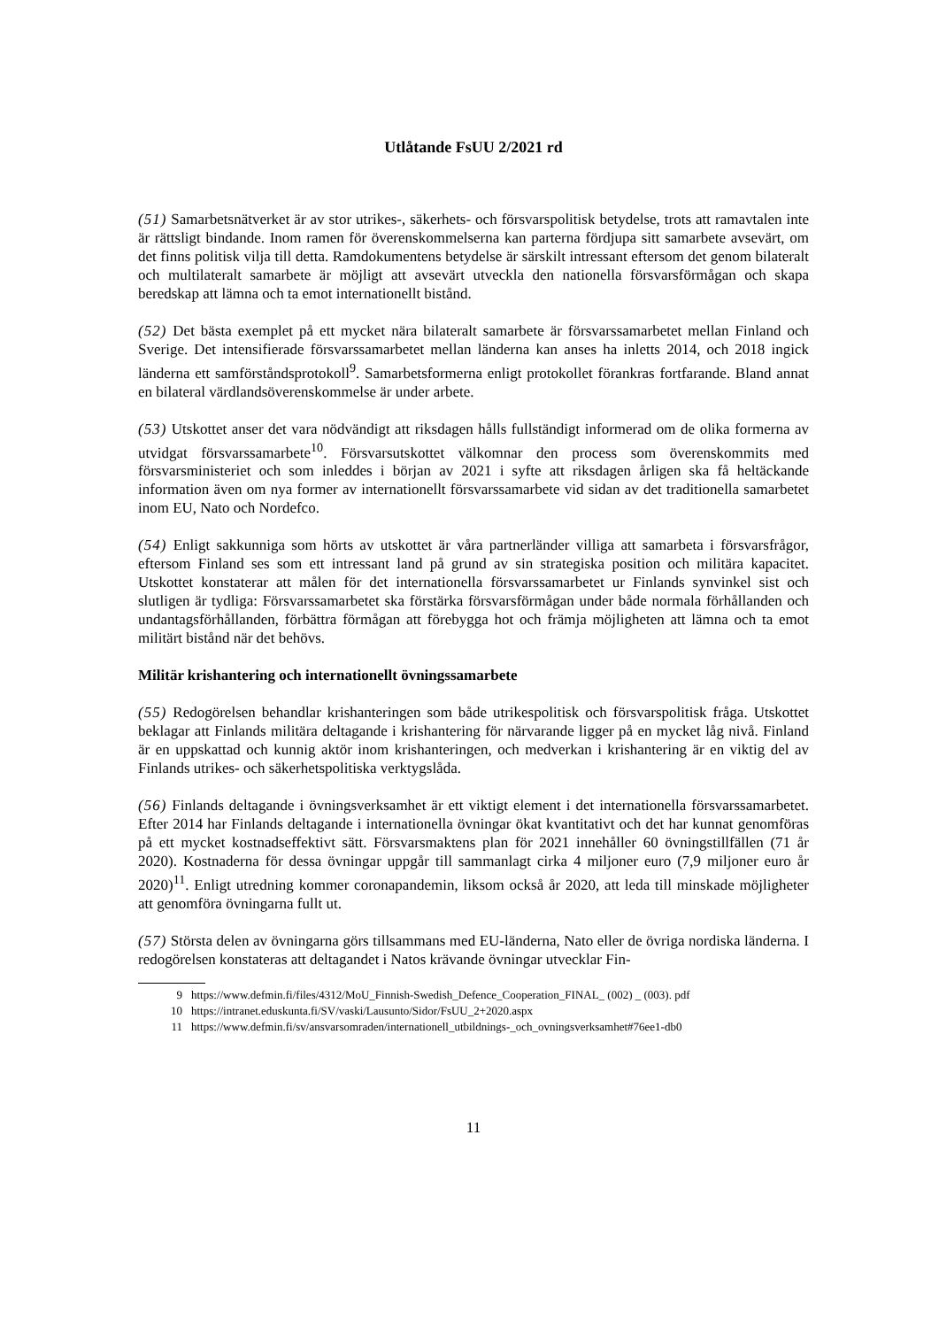Utlåtande FsUU 2/2021 rd
(51) Samarbetsnätverket är av stor utrikes-, säkerhets- och försvarspolitisk betydelse, trots att ramavtalen inte är rättsligt bindande. Inom ramen för överenskommelserna kan parterna fördjupa sitt samarbete avsevärt, om det finns politisk vilja till detta. Ramdokumentens betydelse är särskilt intressant eftersom det genom bilateralt och multilateralt samarbete är möjligt att avsevärt utveckla den nationella försvarsförmågan och skapa beredskap att lämna och ta emot internationellt bistånd.
(52) Det bästa exemplet på ett mycket nära bilateralt samarbete är försvarssamarbetet mellan Finland och Sverige. Det intensifierade försvarssamarbetet mellan länderna kan anses ha inletts 2014, och 2018 ingick länderna ett samförståndsprotokoll<sup>9</sup>. Samarbetsformerna enligt protokollet förankras fortfarande. Bland annat en bilateral värdlandsöverenskommelse är under arbete.
(53) Utskottet anser det vara nödvändigt att riksdagen hålls fullständigt informerad om de olika formerna av utvidgat försvarssamarbete<sup>10</sup>. Försvarsutskottet välkomnar den process som överenskommits med försvarsministeriet och som inleddes i början av 2021 i syfte att riksdagen årligen ska få heltäckande information även om nya former av internationellt försvarssamarbete vid sidan av det traditionella samarbetet inom EU, Nato och Nordefco.
(54) Enligt sakkunniga som hörts av utskottet är våra partnerländer villiga att samarbeta i försvarsfrågor, eftersom Finland ses som ett intressant land på grund av sin strategiska position och militära kapacitet. Utskottet konstaterar att målen för det internationella försvarssamarbetet ur Finlands synvinkel sist och slutligen är tydliga: Försvarssamarbetet ska förstärka försvarsförmågan under både normala förhållanden och undantagsförhållanden, förbättra förmågan att förebygga hot och främja möjligheten att lämna och ta emot militärt bistånd när det behövs.
Militär krishantering och internationellt övningssamarbete
(55) Redogörelsen behandlar krishanteringen som både utrikespolitisk och försvarspolitisk fråga. Utskottet beklagar att Finlands militära deltagande i krishantering för närvarande ligger på en mycket låg nivå. Finland är en uppskattad och kunnig aktör inom krishanteringen, och medverkan i krishantering är en viktig del av Finlands utrikes- och säkerhetspolitiska verktygslåda.
(56) Finlands deltagande i övningsverksamhet är ett viktigt element i det internationella försvarssamarbetet. Efter 2014 har Finlands deltagande i internationella övningar ökat kvantitativt och det har kunnat genomföras på ett mycket kostnadseffektivt sätt. Försvarsmaktens plan för 2021 innehåller 60 övningstillfällen (71 år 2020). Kostnaderna för dessa övningar uppgår till sammanlagt cirka 4 miljoner euro (7,9 miljoner euro år 2020)<sup>11</sup>. Enligt utredning kommer coronapandemin, liksom också år 2020, att leda till minskade möjligheter att genomföra övningarna fullt ut.
(57) Största delen av övningarna görs tillsammans med EU-länderna, Nato eller de övriga nordiska länderna. I redogörelsen konstateras att deltagandet i Natos krävande övningar utvecklar Fin-
9 https://www.defmin.fi/files/4312/MoU_Finnish-Swedish_Defence_Cooperation_FINAL_ (002) _ (003). pdf
10 https://intranet.eduskunta.fi/SV/vaski/Lausunto/Sidor/FsUU_2+2020.aspx
11 https://www.defmin.fi/sv/ansvarsomraden/internationell_utbildnings-_och_ovningsverksamhet#76ee1-db0
11